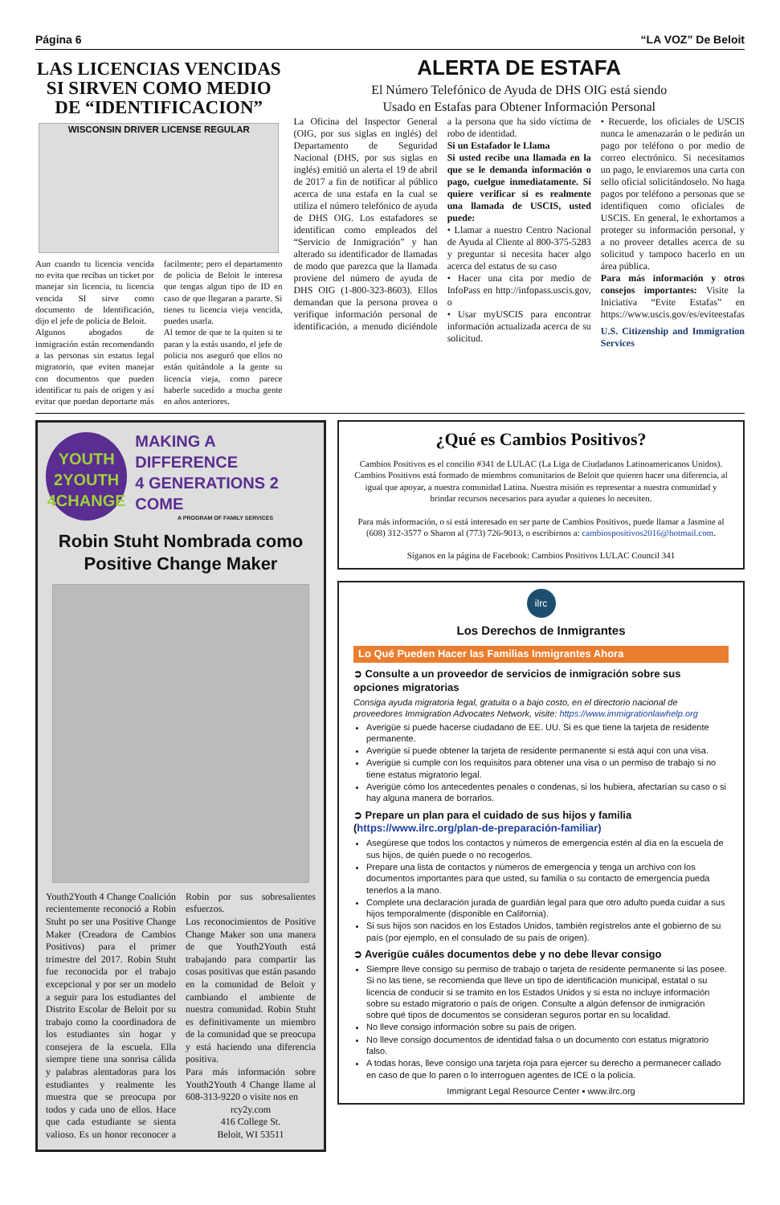Página 6 “LA VOZ” De Beloit
LAS LICENCIAS VENCIDAS SI SIRVEN COMO MEDIO DE “IDENTIFICACION”
WISCONSIN DRIVER LICENSE REGULAR
Aun cuando tu licencia vencida no evita que recibas un ticket por manejar sin licencia, tu licencia vencida SI sirve como documento de Identificación, dijo el jefe de policia de Beloit.
Algunos abogados de inmigración están recomendando a las personas sin estatus legal migratorio, que eviten manejar con documentos que pueden identificar tu país de origen y así evitar que puedan deportarte más facilmente; pero el departamento de policia de Beloit le interesa que tengas algun tipo de ID en caso de que llegaran a pararte. Si tienes tu licencia vieja vencida, puedes usarla.
Al temor de que te la quiten si te paran y la estás usando, el jefe de policia nos aseguró que ellos no están quitándole a la gente su licencia vieja, como parece haberle sucedido a mucha gente en años anteriores.
ALERTA DE ESTAFA
El Número Telefónico de Ayuda de DHS OIG está siendo
Usado en Estafas para Obtener Información Personal
La Oficina del Inspector General (OIG, por sus siglas en inglés) del Departamento de Seguridad Nacional (DHS, por sus siglas en inglés) emitió un alerta el 19 de abril de 2017 a fin de notificar al público acerca de una estafa en la cual se utiliza el número telefónico de ayuda de DHS OIG. Los estafadores se identifican como empleados del “Servicio de Inmigración” y han alterado su identificador de llamadas de modo que parezca que la llamada proviene del número de ayuda de DHS OIG (1-800-323-8603). Ellos demandan que la persona provea o verifique información personal de identificación, a menudo diciéndole a la persona que ha sido víctima de robo de identidad.
Si un Estafador le Llama
Si usted recibe una llamada en la que se le demanda información o pago, cuelgue inmediatamente. Si quiere verificar si es realmente una llamada de USCIS, usted puede:
• Llamar a nuestro Centro Nacional de Ayuda al Cliente al 800-375-5283 y preguntar si necesita hacer algo acerca del estatus de su caso
• Hacer una cita por medio de InfoPass en http://infopass.uscis.gov, o
• Usar myUSCIS para encontrar información actualizada acerca de su solicitud.
• Recuerde, los oficiales de USCIS nunca le amenazarán o le pedirán un pago por teléfono o por medio de correo electrónico. Si necesitamos un pago, le enviaremos una carta con sello oficial solicitándoselo. No haga pagos por teléfono a personas que se identifiquen como oficiales de USCIS. En general, le exhortamos a proteger su información personal, y a no proveer detalles acerca de su solicitud y tampoco hacerlo en un área pública.
Para más información y otros consejos importantes: Visite la Iniciativa “Evite Estafas” en https://www.uscis.gov/es/eviteestafas
U.S. Citizenship and Immigration Services
YOUTH 2YOUTH 4CHANGE
MAKING A DIFFERENCE
4 GENERATIONS 2 COME
A PROGRAM OF FAMILY SERVICES
Robin Stuht Nombrada como Positive Change Maker
Youth2Youth 4 Change Coalición recientemente reconoció a Robin Stuht po ser una Positive Change Maker (Creadora de Cambios Positivos) para el primer trimestre del 2017. Robin Stuht fue reconocida por el trabajo excepcional y por ser un modelo a seguir para los estudiantes del Distrito Escolar de Beloit por su trabajo como la coordinadora de los estudiantes sin hogar y consejera de la escuela. Ella siempre tiene una sonrisa cálida y palabras alentadoras para los estudiantes y realmente les muestra que se preocupa por todos y cada uno de ellos. Hace que cada estudiante se sienta valioso. Es un honor reconocer a Robin por sus sobresalientes esfuerzos.
Los reconocimientos de Positive Change Maker son una manera de que Youth2Youth está trabajando para compartir las cosas positivas que están pasando en la comunidad de Beloit y cambiando el ambiente de nuestra comunidad. Robin Stuht es definitivamente un miembro de la comunidad que se preocupa y está haciendo una diferencia positiva.
Para más información sobre Youth2Youth 4 Change llame al 608-313-9220 o visite nos en
rcy2y.com
416 College St.
Beloit, WI 53511
¿Qué es Cambios Positivos?
Cambios Positivos es el concilio #341 de LULAC (La Liga de Ciudadanos Latinoamericanos Unidos). Cambios Positivos está formado de miembros comunitarios de Beloit que quieren hacer una diferencia, al igual que apoyar, a nuestra comunidad Latina. Nuestra misión es representar a nuestra comunidad y brindar recursos necesarios para ayudar a quienes lo necesiten.
Para más información, o si está interesado en ser parte de Cambios Positivos, puede llamar a Jasmine al (608) 312-3577 o Sharon al (773) 726-9013, o escribirnos a: cambiospositivos2016@hotmail.com.
Síganos en la página de Facebook: Cambios Positivos LULAC Council 341
ilrc
Los Derechos de Inmigrantes
Lo Qué Pueden Hacer las Familias Inmigrantes Ahora
➲ Consulte a un proveedor de servicios de inmigración sobre sus opciones migratorias
Consiga ayuda migratoria legal, gratuita o a bajo costo, en el directorio nacional de proveedores Immigration Advocates Network, visite: https://www.immigrationlawhelp.org
Averigüe si puede hacerse ciudadano de EE. UU. Si es que tiene la tarjeta de residente permanente.
Averigüe si puede obtener la tarjeta de residente permanente si está aquí con una visa.
Averigüe si cumple con los requisitos para obtener una visa o un permiso de trabajo si no tiene estatus migratorio legal.
Averigüe cómo los antecedentes penales o condenas, si los hubiera, afectarían su caso o si hay alguna manera de borrarlos.
➲ Prepare un plan para el cuidado de sus hijos y familia (https://www.ilrc.org/plan-de-preparación-familiar)
Asegúrese que todos los contactos y números de emergencia estén al día en la escuela de sus hijos, de quién puede o no recogerlos.
Prepare una lista de contactos y números de emergencia y tenga un archivo con los documentos importantes para que usted, su familia o su contacto de emergencia pueda tenerlos a la mano.
Complete una declaración jurada de guardián legal para que otro adulto pueda cuidar a sus hijos temporalmente (disponible en California).
Si sus hijos son nacidos en los Estados Unidos, también regístrelos ante el gobierno de su país (por ejemplo, en el consulado de su país de origen).
➲ Averigüe cuáles documentos debe y no debe llevar consigo
Siempre lleve consigo su permiso de trabajo o tarjeta de residente permanente si las posee. Si no las tiene, se recomienda que lleve un tipo de identificación municipal, estatal o su licencia de conducir si se tramito en los Estados Unidos y si esta no incluye información sobre su estado migratorio o país de origen. Consulte a algún defensor de inmigración sobre qué tipos de documentos se consideran seguros portar en su localidad.
No lleve consigo información sobre su país de origen.
No lleve consigo documentos de identidad falsa o un documento con estatus migratorio falso.
A todas horas, lleve consigo una tarjeta roja para ejercer su derecho a permanecer callado en caso de que lo paren o lo interroguen agentes de ICE o la policía.
Immigrant Legal Resource Center ▪ www.ilrc.org